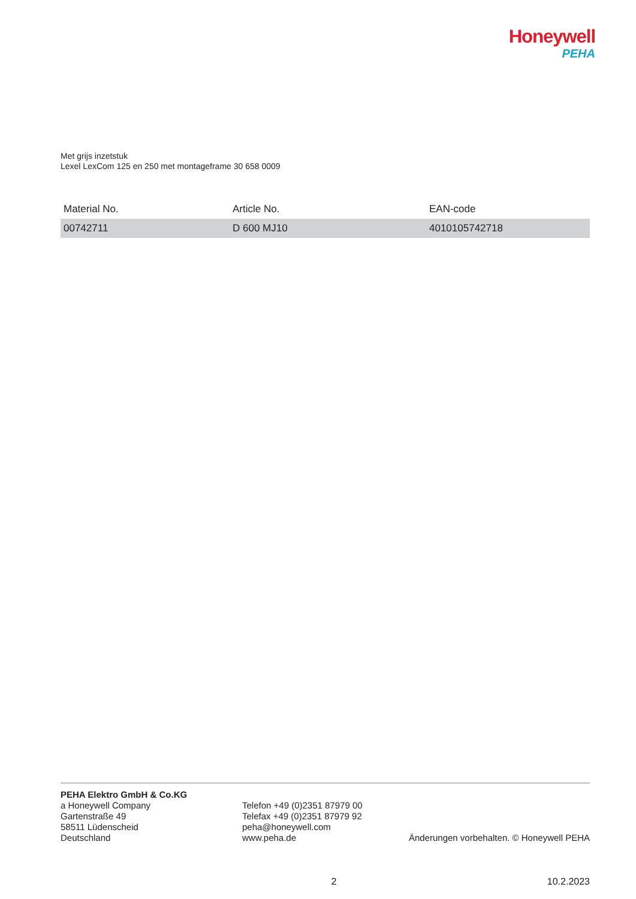Honeywell
PEHA
Met grijs inzetstuk
Lexel LexCom 125 en 250 met montageframe 30 658 0009
| Material No. | Article No. | EAN-code |
| --- | --- | --- |
| 00742711 | D 600 MJ10 | 4010105742718 |
PEHA Elektro GmbH & Co.KG
a Honeywell Company
Gartenstraße 49
58511 Lüdenscheid
Deutschland
Telefon +49 (0)2351 87979 00
Telefax +49 (0)2351 87979 92
peha@honeywell.com
www.peha.de
Änderungen vorbehalten. © Honeywell PEHA
2 10.2.2023